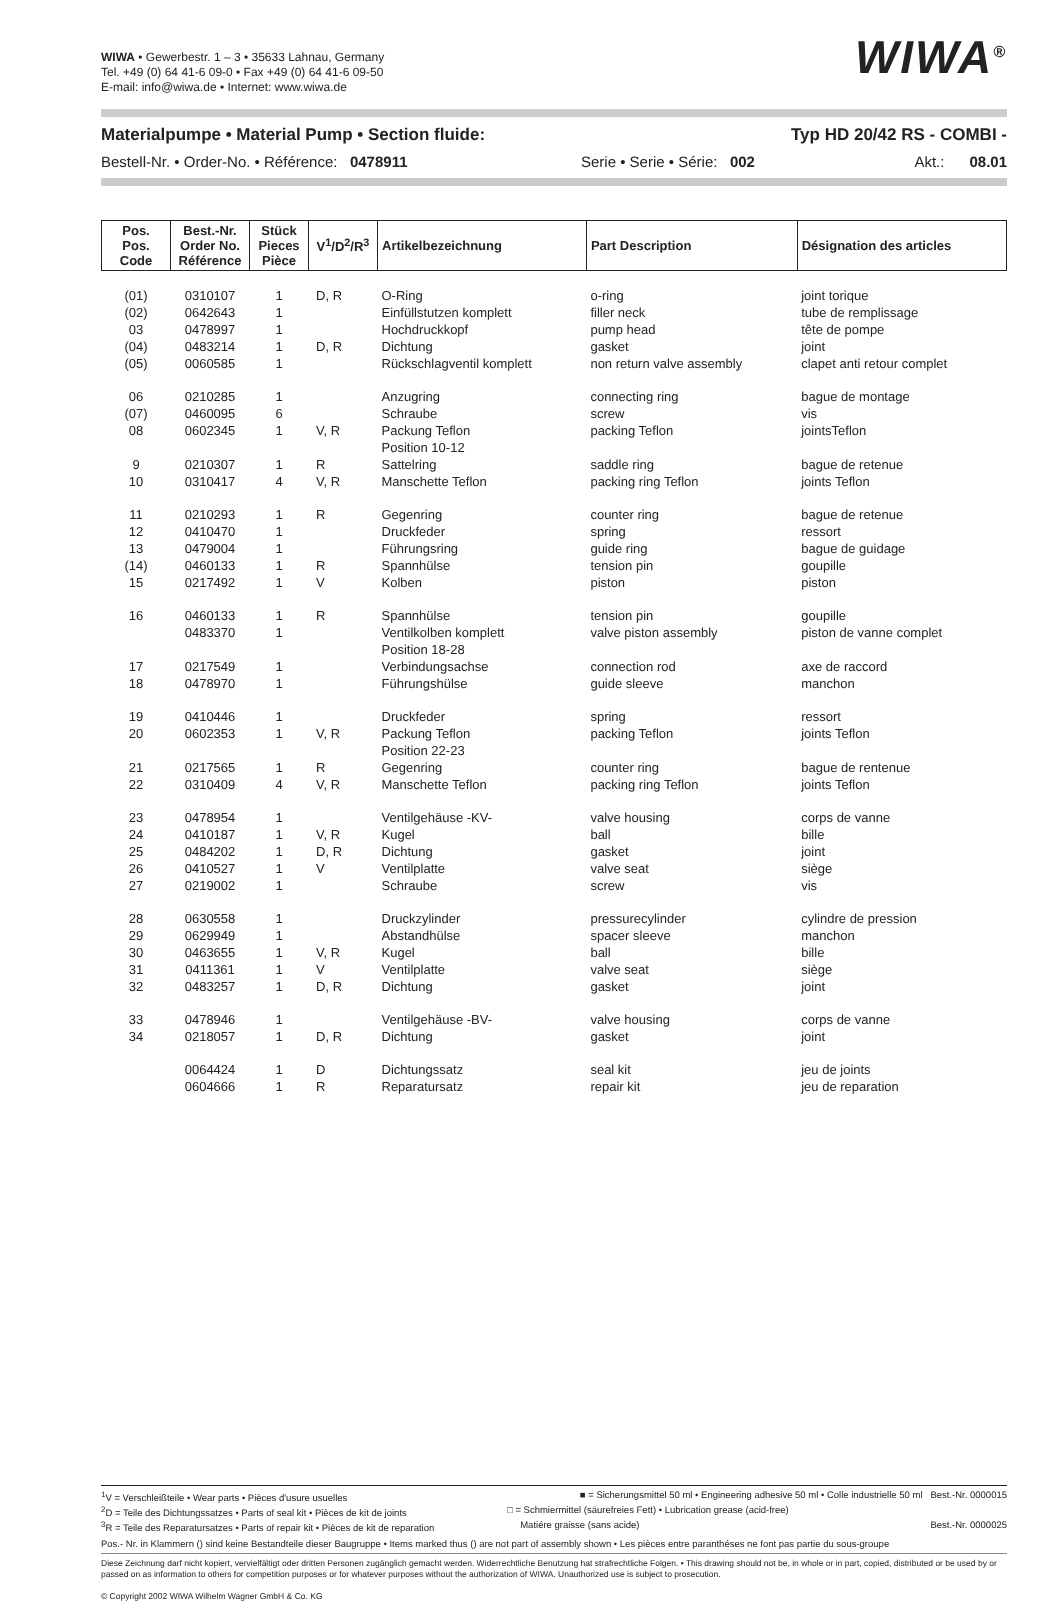WIWA • Gewerbestr. 1 – 3 • 35633 Lahnau, Germany
Tel. +49 (0) 64 41-6 09-0 • Fax +49 (0) 64 41-6 09-50
E-mail: info@wiwa.de • Internet: www.wiwa.de
WIWA<sup>®</sup>
Materialpumpe • Material Pump • Section fluide: Typ HD 20/42 RS - COMBI -
Bestell-Nr. • Order-No. • Référence: 0478911 Serie • Serie • Série: 002 Akt.: 08.01
| Pos. Pos. Code | Best.-Nr. Order No. Référence | Stück Pieces Pièce | V<sup>1</sup>/D<sup>2</sup>/R<sup>3</sup> | Artikelbezeichnung | Part Description | Désignation des articles |
| --- | --- | --- | --- | --- | --- | --- |
| (01) | 0310107 | 1 | D, R | O-Ring | o-ring | joint torique |
| (02) | 0642643 | 1 | | Einfüllstutzen komplett | filler neck | tube de remplissage |
| 03 | 0478997 | 1 | | Hochdruckkopf | pump head | tête de pompe |
| (04) | 0483214 | 1 | D, R | Dichtung | gasket | joint |
| (05) | 0060585 | 1 | | Rückschlagventil komplett | non return valve assembly | clapet anti retour complet |
| 06 | 0210285 | 1 | | Anzugring | connecting ring | bague de montage |
| (07) | 0460095 | 6 | | Schraube | screw | vis |
| 08 | 0602345 | 1 | V, R | Packung Teflon Position 10-12 | packing Teflon | jointsTeflon |
| 9 | 0210307 | 1 | R | Sattelring | saddle ring | bague de retenue |
| 10 | 0310417 | 4 | V, R | Manschette Teflon | packing ring Teflon | joints Teflon |
| 11 | 0210293 | 1 | R | Gegenring | counter ring | bague de retenue |
| 12 | 0410470 | 1 | | Druckfeder | spring | ressort |
| 13 | 0479004 | 1 | | Führungsring | guide ring | bague de guidage |
| (14) | 0460133 | 1 | R | Spannhülse | tension pin | goupille |
| 15 | 0217492 | 1 | V | Kolben | piston | piston |
| 16 | 0460133 | 1 | R | Spannhülse | tension pin | goupille |
| | 0483370 | 1 | | Ventilkolben komplett Position 18-28 | valve piston assembly | piston de vanne complet |
| 17 | 0217549 | 1 | | Verbindungsachse | connection rod | axe de raccord |
| 18 | 0478970 | 1 | | Führungshülse | guide sleeve | manchon |
| 19 | 0410446 | 1 | | Druckfeder | spring | ressort |
| 20 | 0602353 | 1 | V, R | Packung Teflon Position 22-23 | packing Teflon | joints Teflon |
| 21 | 0217565 | 1 | R | Gegenring | counter ring | bague de rentenue |
| 22 | 0310409 | 4 | V, R | Manschette Teflon | packing ring Teflon | joints Teflon |
| 23 | 0478954 | 1 | | Ventilgehäuse -KV- | valve housing | corps de vanne |
| 24 | 0410187 | 1 | V, R | Kugel | ball | bille |
| 25 | 0484202 | 1 | D, R | Dichtung | gasket | joint |
| 26 | 0410527 | 1 | V | Ventilplatte | valve seat | siège |
| 27 | 0219002 | 1 | | Schraube | screw | vis |
| 28 | 0630558 | 1 | | Druckzylinder | pressurecylinder | cylindre de pression |
| 29 | 0629949 | 1 | | Abstandhülse | spacer sleeve | manchon |
| 30 | 0463655 | 1 | V, R | Kugel | ball | bille |
| 31 | 0411361 | 1 | V | Ventilplatte | valve seat | siège |
| 32 | 0483257 | 1 | D, R | Dichtung | gasket | joint |
| 33 | 0478946 | 1 | | Ventilgehäuse -BV- | valve housing | corps de vanne |
| 34 | 0218057 | 1 | D, R | Dichtung | gasket | joint |
| | 0064424 | 1 | D | Dichtungssatz | seal kit | jeu de joints |
| | 0604666 | 1 | R | Reparatursatz | repair kit | jeu de reparation |
<sup>1</sup> V = Verschleißteile • Wear parts • Pièces d'usure usuelles ■ = Sicherungsmittel 50 ml • Engineering adhesive 50 ml • Colle industrielle 50 ml Best.-Nr. 0000015
<sup>2</sup> D = Teile des Dichtungssatzes • Parts of seal kit • Pièces de kit de joints □ = Schmiermittel (säurefreies Fett) • Lubrication grease (acid-free)
<sup>3</sup> R = Teile des Reparatursatzes • Parts of repair kit • Pièces de kit de reparation Matiére graisse (sans acide) Best.-Nr. 0000025
Pos.- Nr. in Klammern () sind keine Bestandteile dieser Baugruppe • Items marked thus () are not part of assembly shown • Les pièces entre paranthéses ne font pas partie du sous-groupe
Diese Zeichnung darf nicht kopiert, vervielfältigt oder dritten Personen zugänglich gemacht werden. Widerrechtliche Benutzung hat strafrechtliche Folgen. • This drawing should not be, in whole or in part, copied, distributed or be used by or passed on as information to others for competition purposes or for whatever purposes without the authorization of WIWA. Unauthorized use is subject to prosecution.
© Copyright 2002 WIWA Wilhelm Wagner GmbH & Co. KG